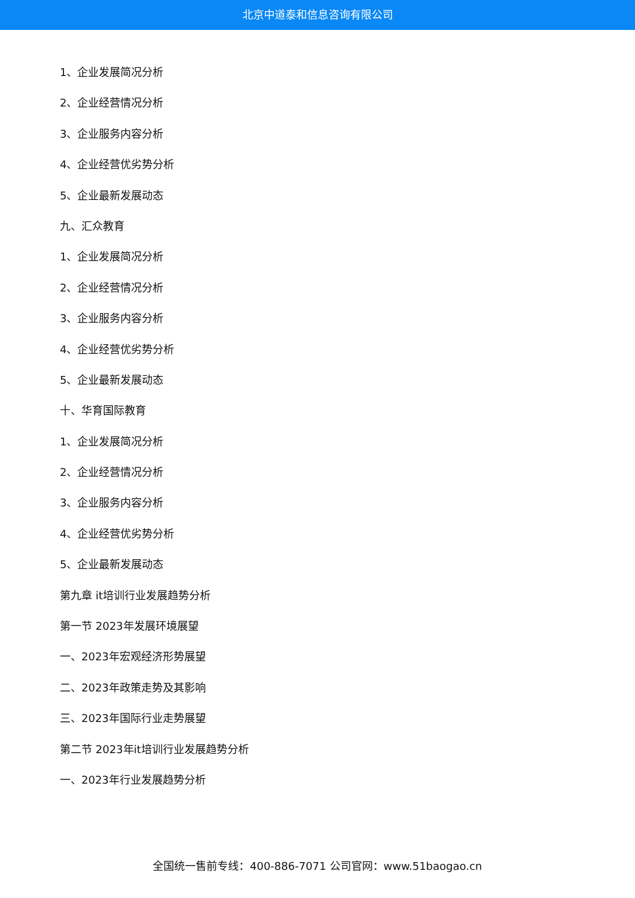北京中道泰和信息咨询有限公司
1、企业发展简况分析
2、企业经营情况分析
3、企业服务内容分析
4、企业经营优劣势分析
5、企业最新发展动态
九、汇众教育
1、企业发展简况分析
2、企业经营情况分析
3、企业服务内容分析
4、企业经营优劣势分析
5、企业最新发展动态
十、华育国际教育
1、企业发展简况分析
2、企业经营情况分析
3、企业服务内容分析
4、企业经营优劣势分析
5、企业最新发展动态
第九章 it培训行业发展趋势分析
第一节 2023年发展环境展望
一、2023年宏观经济形势展望
二、2023年政策走势及其影响
三、2023年国际行业走势展望
第二节 2023年it培训行业发展趋势分析
一、2023年行业发展趋势分析
全国统一售前专线：400-886-7071 公司官网：www.51baogao.cn